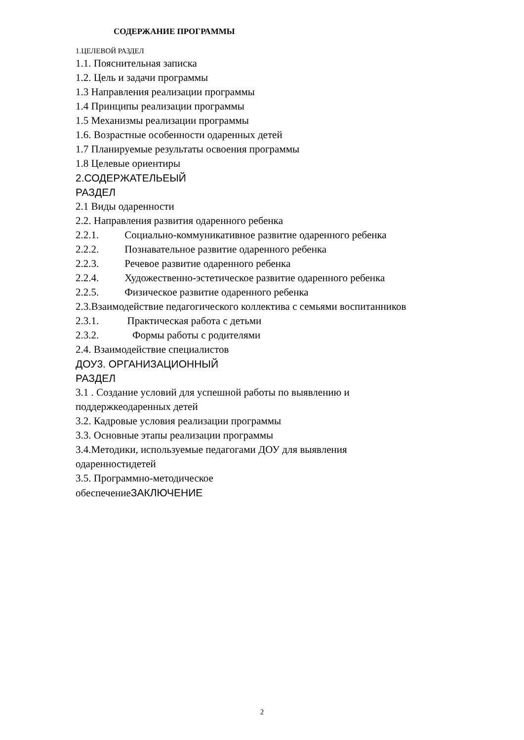СОДЕРЖАНИЕ ПРОГРАММЫ
1.ЦЕЛЕВОЙ РАЗДЕЛ
1.1. Пояснительная записка
1.2. Цель и задачи программы
1.3 Направления реализации программы
1.4 Принципы реализации программы
1.5 Механизмы реализации программы
1.6. Возрастные особенности одаренных детей
1.7 Планируемые результаты освоения программы
1.8 Целевые ориентиры
2.СОДЕРЖАТЕЛЬЕЫЙ
РАЗДЕЛ
2.1 Виды одаренности
2.2. Направления развития одаренного ребенка
2.2.1. Социально-коммуникативное развитие одаренного ребенка
2.2.2. Познавательное развитие одаренного ребенка
2.2.3. Речевое развитие одаренного ребенка
2.2.4. Художественно-эстетическое развитие одаренного ребенка
2.2.5. Физическое развитие одаренного ребенка
2.3.Взаимодействие педагогического коллектива с семьями воспитанников
2.3.1. Практическая работа с детьми
2.3.2. Формы работы с родителями
2.4. Взаимодействие специалистов
ДОУ3. ОРГАНИЗАЦИОННЫЙ
РАЗДЕЛ
3.1 . Создание условий для успешной работы по выявлению и
поддержкеодаренных детей
3.2. Кадровые условия реализации программы
3.3. Основные этапы реализации программы
3.4.Методики, используемые педагогами ДОУ для выявления
одаренностидетей
3.5. Программно-методическое
обеспечениеЗАКЛЮЧЕНИЕ
2